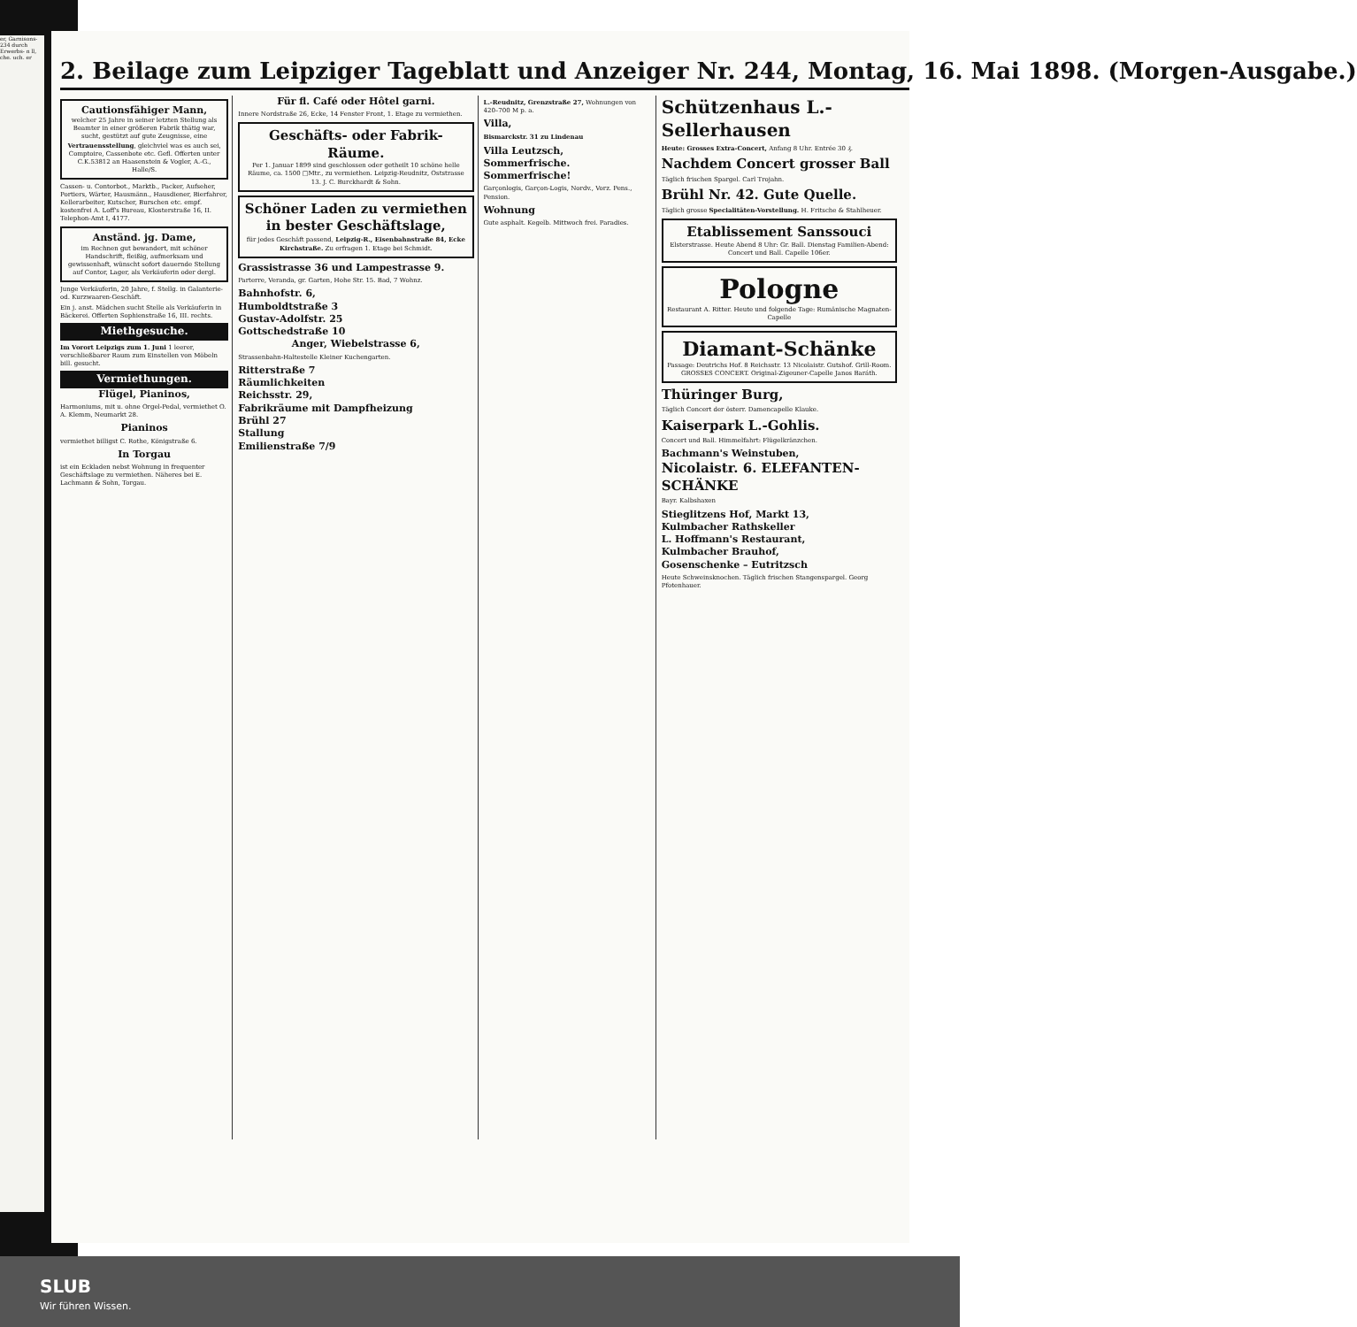er, Garnisons- 234 durch Erwerbs- n ll, che. uch. er
2. Beilage zum Leipziger Tageblatt und Anzeiger Nr. 244, Montag, 16. Mai 1898. (Morgen-Ausgabe.)
Cautionsfähiger Mann,
welcher 25 Jahre in seiner letzten Stellung als Beamter in einer größeren Fabrik thätig war, sucht, gestützt auf gute Zeugnisse, eine Vertrauensstellung, gleichviel was es auch sei, Comptoire, Cassenbote etc. Gefl. Offerten unter C.K.53812 an Haasenstein & Vogler, A.-G., Halle/S.
Cassen- u. Contorbot., Marktb., Packer, Aufseher, Portiers, Wärter, Hausmänn., Hausdiener, Bierfahrer, Kellerarbeiter, Kutscher, Burschen etc. empf. kostenfrei A. Loff's Bureau, Klosterstraße 16, II. Telephon-Amt I, 4177.
Anständ. jg. Dame,
im Rechnen gut bewandert, mit schöner Handschrift, fleißig, aufmerksam und gewissenhaft, wünscht sofort dauernde Stellung auf Contor, Lager, als Verkäuferin oder dergl.
Junge Verkäuferin, 20 Jahre, f. Stellg. in Galanterie- od. Kurzwaaren-Geschäft.
Ein j. anst. Mädchen sucht Stelle als Verkäuferin in Bäckerei. Offerten Sophienstraße 16, III. rechts.
Miethgesuche.
Im Vorort Leipzigs zum 1. Juni 1 leerer, verschließbarer Raum zum Einstellen von Möbeln bill. gesucht.
Vermiethungen.
Flügel, Pianinos,
Harmoniums, mit u. ohne Orgel-Pedal, vermiethet O. A. Klemm, Neumarkt 28.
Pianinos
vermiethet billigst C. Rothe, Königstraße 6.
In Torgau
ist ein Eckladen nebst Wohnung in frequenter Geschäftslage zu vermiethen. Näheres bei E. Lachmann & Sohn, Torgau.
Für fl. Café oder Hôtel garni.
Innere Nordstraße 26, Ecke, 14 Fenster Front, 1. Etage zu vermiethen.
Geschäfts- oder Fabrik-Räume.
Per 1. Januar 1899 sind geschlossen oder getheilt 10 schöne helle Räume, ca. 1500 □Mtr., zu vermiethen. Leipzig-Reudnitz, Oststrasse 13. J. C. Burckhardt & Sohn.
Schöner Laden zu vermiethen in bester Geschäftslage,
für jedes Geschäft passend, Leipzig-R., Eisenbahnstraße 84, Ecke Kirchstraße. Zu erfragen 1. Etage bei Schmidt.
Grassistrasse 36 und Lampestrasse 9.
Parterre, Veranda, gr. Garten, Hohe Str. 15. Bad, 7 Wohnz.
Bahnhofstr. 6,
Humboldtstraße 3
Gustav-Adolfstr. 25
Gottschedstraße 10
Anger, Wiebelstrasse 6,
Strassenbahn-Haltestelle Kleiner Kuchengarten.
Ritterstraße 7
Räumlichkeiten
Reichsstr. 29,
Fabrikräume mit Dampfheizung
Brühl 27
Stallung
Emilienstraße 7/9
L.-Reudnitz, Grenzstraße 27, Wohnungen von 420–700 M p. a.
Villa,
Bismarckstr. 31 zu Lindenau
Villa Leutzsch,
Sommerfrische.
Sommerfrische!
Garçonlogis, Garçon-Logis, Nordv., Vorz. Pens., Pension.
Wohnung
Gute asphalt. Kegelb. Mittwoch frei. Paradies.
Schützenhaus L.-Sellerhausen
Heute: Grosses Extra-Concert, Anfang 8 Uhr. Entrée 30 ₰.
Nachdem Concert grosser Ball
Täglich frischen Spargel. Carl Trojahn.
Brühl Nr. 42. Gute Quelle.
Täglich grosse Specialitäten-Vorstellung. H. Fritsche & Stahlheuer.
Etablissement Sanssouci
Elsterstrasse. Heute Abend 8 Uhr: Gr. Ball. Dienstag Familien-Abend: Concert und Ball. Capelle 106er.
Pologne
Restaurant A. Ritter. Heute und folgende Tage: Rumänische Magnaten-Capelle
Diamant-Schänke
Passage: Deutrichs Hof. 8 Reichsstr. 13 Nicolaistr. Gutshof. Grill-Room. GROSSES CONCERT. Original-Zigeuner-Capelle Janos Baráth.
Thüringer Burg,
Täglich Concert der österr. Damencapelle Klauke.
Kaiserpark L.-Gohlis.
Concert und Ball. Himmelfahrt: Flügelkränzchen.
Bachmann's Weinstuben,
Nicolaistr. 6. ELEFANTEN-SCHÄNKE
Bayr. Kalbshaxen
Stieglitzens Hof, Markt 13,
Kulmbacher Rathskeller
L. Hoffmann's Restaurant,
Kulmbacher Brauhof,
Gosenschenke – Eutritzsch
Heute Schweinsknochen. Täglich frischen Stangenspargel. Georg Pfotenhauer.
SLUB
Wir führen Wissen.